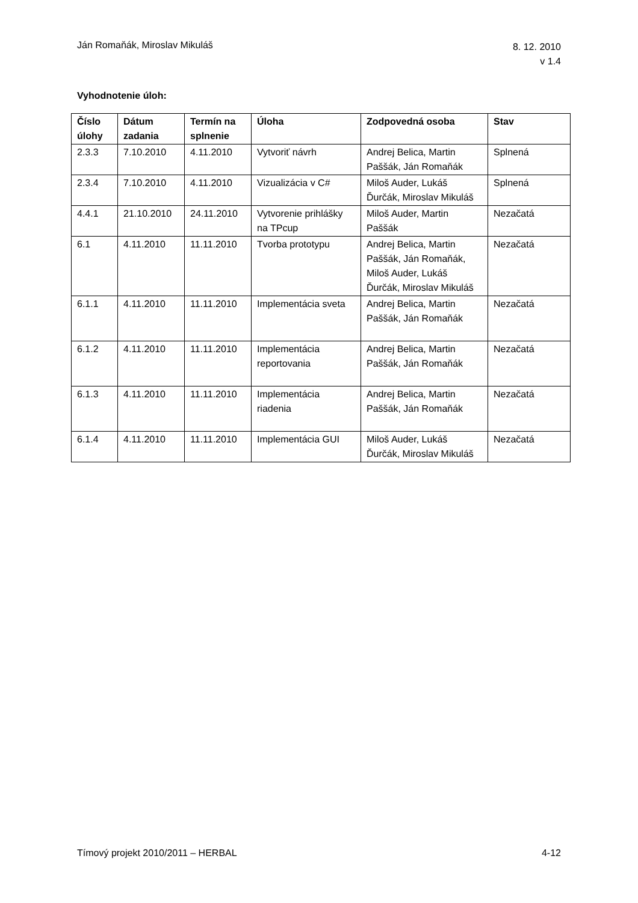Ján Romaňák, Miroslav Mikuláš
8. 12. 2010
v 1.4
Vyhodnotenie úloh:
| Číslo úlohy | Dátum zadania | Termín na splnenie | Úloha | Zodpovedná osoba | Stav |
| --- | --- | --- | --- | --- | --- |
| 2.3.3 | 7.10.2010 | 4.11.2010 | Vytvoriť návrh | Andrej Belica, Martin Paššák, Ján Romaňák | Splnená |
| 2.3.4 | 7.10.2010 | 4.11.2010 | Vizualizácia v C# | Miloš Auder, Lukáš Ďurčák, Miroslav Mikuláš | Splnená |
| 4.4.1 | 21.10.2010 | 24.11.2010 | Vytvorenie prihlášky na TPcup | Miloš Auder, Martin Paššák | Nezačatá |
| 6.1 | 4.11.2010 | 11.11.2010 | Tvorba prototypu | Andrej Belica, Martin Paššák, Ján Romaňák, Miloš Auder, Lukáš Ďurčák, Miroslav Mikuláš | Nezačatá |
| 6.1.1 | 4.11.2010 | 11.11.2010 | Implementácia sveta | Andrej Belica, Martin Paššák, Ján Romaňák | Nezačatá |
| 6.1.2 | 4.11.2010 | 11.11.2010 | Implementácia reportovania | Andrej Belica, Martin Paššák, Ján Romaňák | Nezačatá |
| 6.1.3 | 4.11.2010 | 11.11.2010 | Implementácia riadenia | Andrej Belica, Martin Paššák, Ján Romaňák | Nezačatá |
| 6.1.4 | 4.11.2010 | 11.11.2010 | Implementácia GUI | Miloš Auder, Lukáš Ďurčák, Miroslav Mikuláš | Nezačatá |
Tímový projekt 2010/2011 – HERBAL
4-12